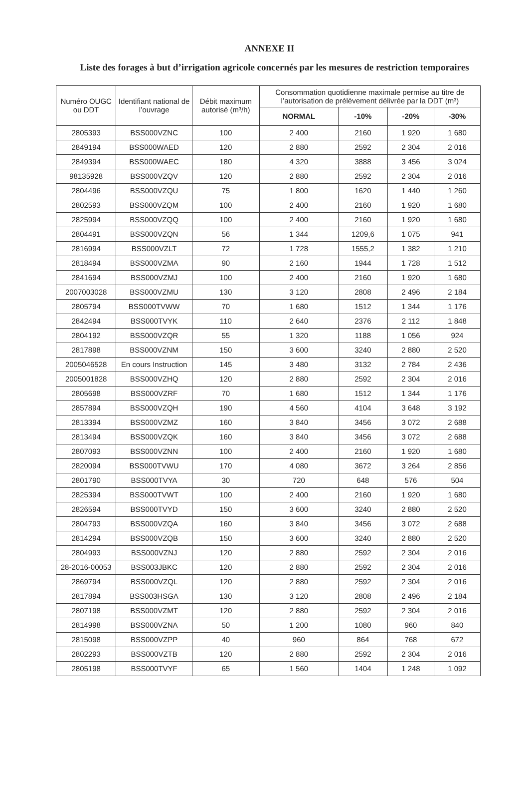ANNEXE II
Liste des forages à but d’irrigation agricole concernés par les mesures de restriction temporaires
| Numéro OUGC ou DDT | Identifiant national de l’ouvrage | Débit maximum autorisé (m³/h) | Consommation quotidienne maximale permise au titre de l’autorisation de prélèvement délivrée par la DDT (m³) | | | |
| --- | --- | --- | --- | --- | --- | --- |
| | | | NORMAL | -10% | -20% | -30% |
| 2805393 | BSS000VZNC | 100 | 2 400 | 2160 | 1 920 | 1 680 |
| 2849194 | BSS000WAED | 120 | 2 880 | 2592 | 2 304 | 2 016 |
| 2849394 | BSS000WAEC | 180 | 4 320 | 3888 | 3 456 | 3 024 |
| 98135928 | BSS000VZQV | 120 | 2 880 | 2592 | 2 304 | 2 016 |
| 2804496 | BSS000VZQU | 75 | 1 800 | 1620 | 1 440 | 1 260 |
| 2802593 | BSS000VZQM | 100 | 2 400 | 2160 | 1 920 | 1 680 |
| 2825994 | BSS000VZQQ | 100 | 2 400 | 2160 | 1 920 | 1 680 |
| 2804491 | BSS000VZQN | 56 | 1 344 | 1209,6 | 1 075 | 941 |
| 2816994 | BSS000VZLT | 72 | 1 728 | 1555,2 | 1 382 | 1 210 |
| 2818494 | BSS000VZMA | 90 | 2 160 | 1944 | 1 728 | 1 512 |
| 2841694 | BSS000VZMJ | 100 | 2 400 | 2160 | 1 920 | 1 680 |
| 2007003028 | BSS000VZMU | 130 | 3 120 | 2808 | 2 496 | 2 184 |
| 2805794 | BSS000TVWW | 70 | 1 680 | 1512 | 1 344 | 1 176 |
| 2842494 | BSS000TVYK | 110 | 2 640 | 2376 | 2 112 | 1 848 |
| 2804192 | BSS000VZQR | 55 | 1 320 | 1188 | 1 056 | 924 |
| 2817898 | BSS000VZNM | 150 | 3 600 | 3240 | 2 880 | 2 520 |
| 2005046528 | En cours Instruction | 145 | 3 480 | 3132 | 2 784 | 2 436 |
| 2005001828 | BSS000VZHQ | 120 | 2 880 | 2592 | 2 304 | 2 016 |
| 2805698 | BSS000VZRF | 70 | 1 680 | 1512 | 1 344 | 1 176 |
| 2857894 | BSS000VZQH | 190 | 4 560 | 4104 | 3 648 | 3 192 |
| 2813394 | BSS000VZMZ | 160 | 3 840 | 3456 | 3 072 | 2 688 |
| 2813494 | BSS000VZQK | 160 | 3 840 | 3456 | 3 072 | 2 688 |
| 2807093 | BSS000VZNN | 100 | 2 400 | 2160 | 1 920 | 1 680 |
| 2820094 | BSS000TVWU | 170 | 4 080 | 3672 | 3 264 | 2 856 |
| 2801790 | BSS000TVYA | 30 | 720 | 648 | 576 | 504 |
| 2825394 | BSS000TVWT | 100 | 2 400 | 2160 | 1 920 | 1 680 |
| 2826594 | BSS000TVYD | 150 | 3 600 | 3240 | 2 880 | 2 520 |
| 2804793 | BSS000VZQA | 160 | 3 840 | 3456 | 3 072 | 2 688 |
| 2814294 | BSS000VZQB | 150 | 3 600 | 3240 | 2 880 | 2 520 |
| 2804993 | BSS000VZNJ | 120 | 2 880 | 2592 | 2 304 | 2 016 |
| 28-2016-00053 | BSS003JBKC | 120 | 2 880 | 2592 | 2 304 | 2 016 |
| 2869794 | BSS000VZQL | 120 | 2 880 | 2592 | 2 304 | 2 016 |
| 2817894 | BSS003HSGA | 130 | 3 120 | 2808 | 2 496 | 2 184 |
| 2807198 | BSS000VZMT | 120 | 2 880 | 2592 | 2 304 | 2 016 |
| 2814998 | BSS000VZNA | 50 | 1 200 | 1080 | 960 | 840 |
| 2815098 | BSS000VZPP | 40 | 960 | 864 | 768 | 672 |
| 2802293 | BSS000VZTB | 120 | 2 880 | 2592 | 2 304 | 2 016 |
| 2805198 | BSS000TVYF | 65 | 1 560 | 1404 | 1 248 | 1 092 |